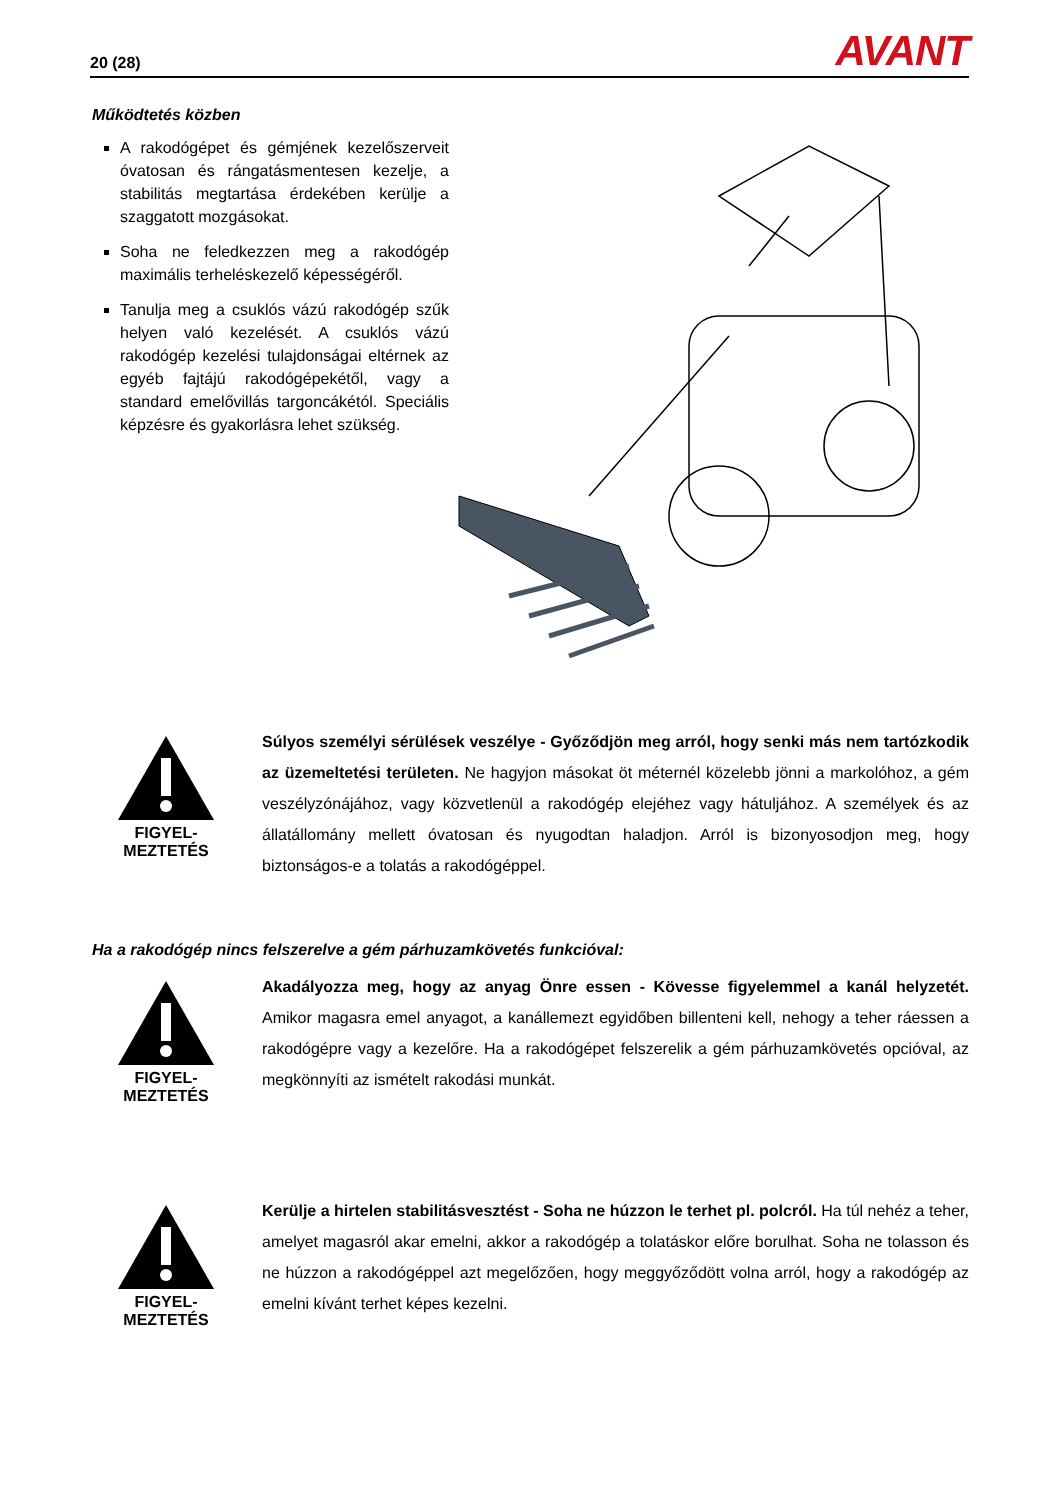20 (28) AVANT
Működtetés közben
A rakodógépet és gémjének kezelőszerveit óvatosan és rángatásmentesen kezelje, a stabilitás megtartása érdekében kerülje a szaggatott mozgásokat.
Soha ne feledkezzen meg a rakodógép maximális terheléskezelő képességéről.
Tanulja meg a csuklós vázú rakodógép szűk helyen való kezelését. A csuklós vázú rakodógép kezelési tulajdonságai eltérnek az egyéb fajtájú rakodógépekétől, vagy a standard emelővillás targoncákétól. Speciális képzésre és gyakorlásra lehet szükség.
FIGYEL-
MEZTETÉS
Súlyos személyi sérülések veszélye - Győződjön meg arról, hogy senki más nem tartózkodik az üzemeltetési területen. Ne hagyjon másokat öt méternél közelebb jönni a markolóhoz, a gém veszélyzónájához, vagy közvetlenül a rakodógép elejéhez vagy hátuljához. A személyek és az állatállomány mellett óvatosan és nyugodtan haladjon. Arról is bizonyosodjon meg, hogy biztonságos-e a tolatás a rakodógéppel.
Ha a rakodógép nincs felszerelve a gém párhuzamkövetés funkcióval:
FIGYEL-
MEZTETÉS
Akadályozza meg, hogy az anyag Önre essen - Kövesse figyelemmel a kanál helyzetét. Amikor magasra emel anyagot, a kanállemezt egyidőben billenteni kell, nehogy a teher ráessen a rakodógépre vagy a kezelőre. Ha a rakodógépet felszerelik a gém párhuzamkövetés opcióval, az megkönnyíti az ismételt rakodási munkát.
FIGYEL-
MEZTETÉS
Kerülje a hirtelen stabilitásvesztést - Soha ne húzzon le terhet pl. polcról. Ha túl nehéz a teher, amelyet magasról akar emelni, akkor a rakodógép a tolatáskor előre borulhat. Soha ne tolasson és ne húzzon a rakodógéppel azt megelőzően, hogy meggyőződött volna arról, hogy a rakodógép az emelni kívánt terhet képes kezelni.